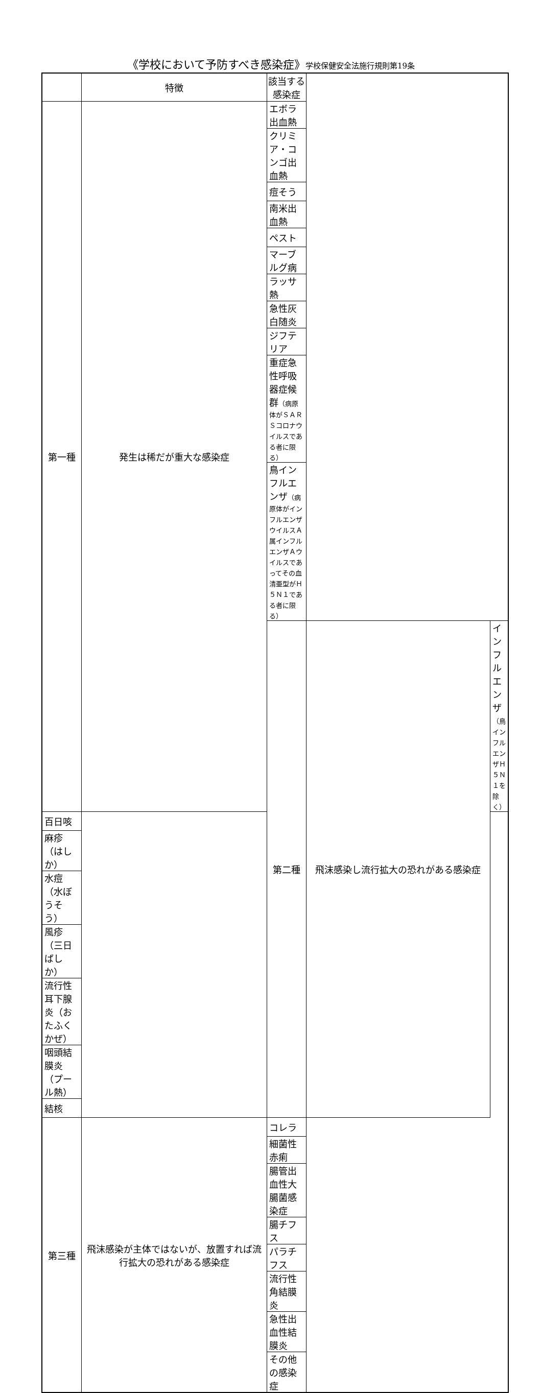《学校において予防すべき感染症》学校保健安全法施行規則第19条
| | 特徴 | 該当する感染症 | | |
| --- | --- | --- | --- | --- |
| 第一種 | 発生は稀だが重大な感染症 | エボラ出血熱 | | |
| | | クリミア・コンゴ出血熱 | | |
| | | 痘そう | | |
| | | 南米出血熱 | | |
| | | ペスト | | |
| | | マーブルグ病 | | |
| | | ラッサ熱 | | |
| | | 急性灰白随炎 | | |
| | | ジフテリア | | |
| | | 重症急性呼吸器症候群 （病原体がＳＡＲＳコロナウイルスである者に限る） | | |
| | | 鳥インフルエンザ （病原体がインフルエンザウイルスＡ属インフルエンザＡウイルスであってその血清亜型がＨ５Ｎ１である者に限る） | | |
| | | 第二種 | 飛沫感染し流行拡大の恐れがある感染症 | インフルエンザ （鳥インフルエンザＨ５Ｎ１を除く） |
| 百日咳 | | | | |
| 麻疹（はしか） | | | | |
| 水痘（水ぼうそう） | | | | |
| 風疹（三日ばしか） | | | | |
| 流行性耳下腺炎（おたふくかぜ） | | | | |
| 咽頭結膜炎（プール熱） | | | | |
| 結核 | | | | |
| 第三種 | 飛沫感染が主体ではないが、放置すれば流行拡大の恐れがある感染症 | コレラ | | |
| | | 細菌性赤痢 | | |
| | | 腸管出血性大腸菌感染症 | | |
| | | 腸チフス | | |
| | | パラチフス | | |
| | | 流行性角結膜炎 | | |
| | | 急性出血性結膜炎 | | |
| | | その他の感染症 | | |